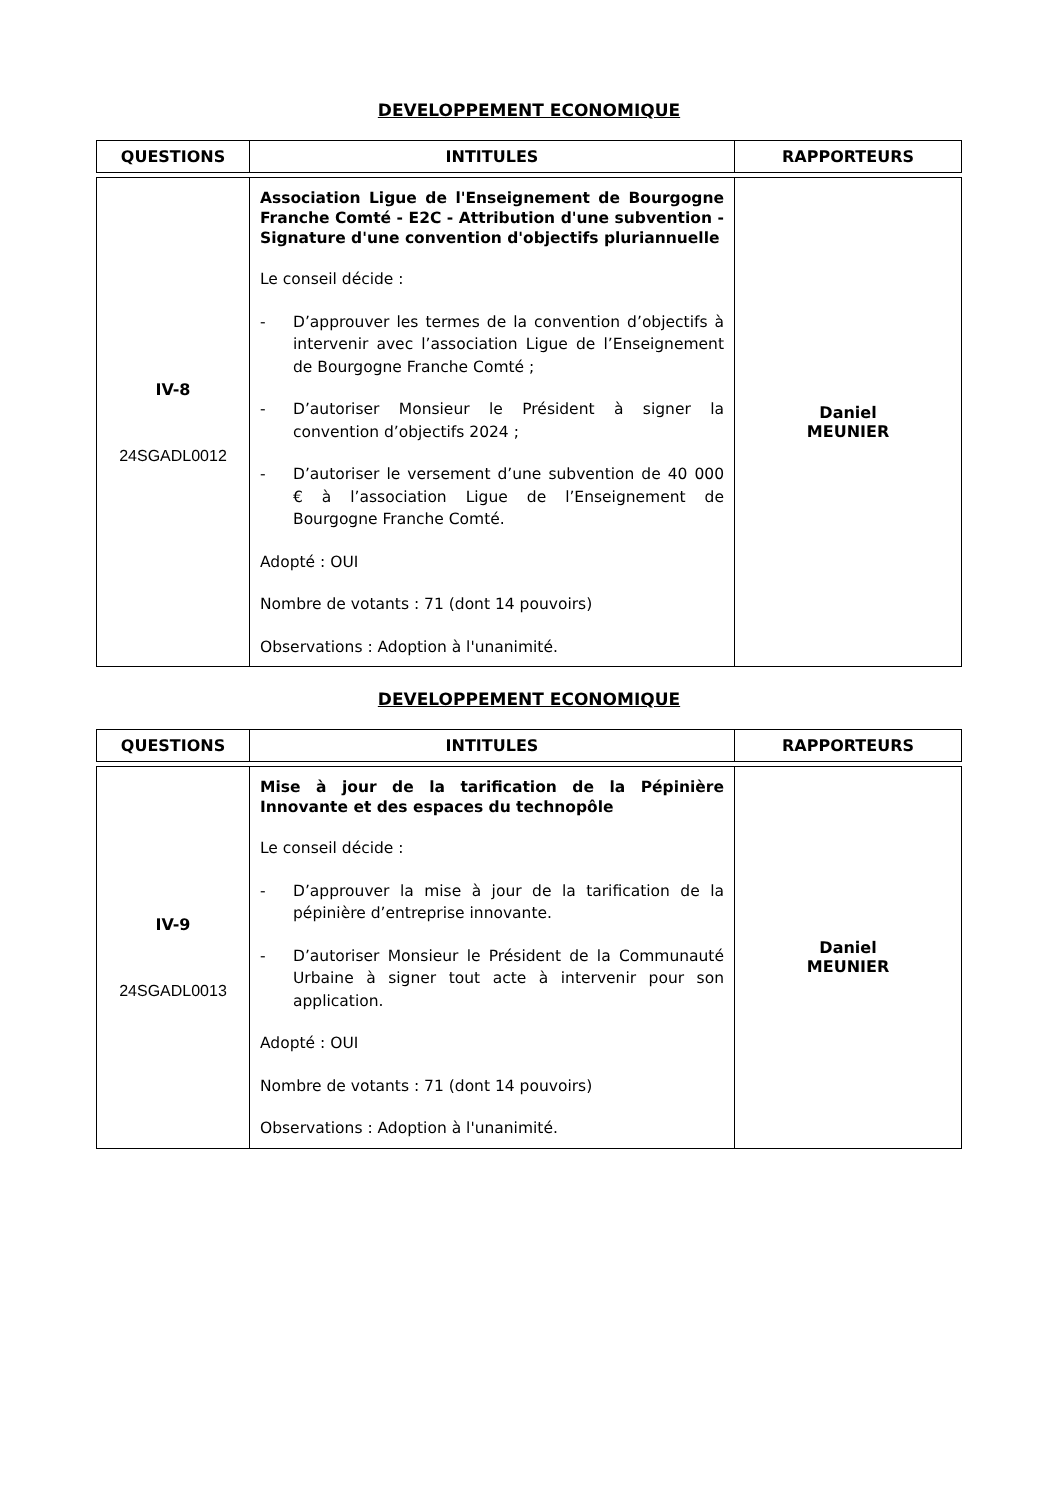DEVELOPPEMENT ECONOMIQUE
| QUESTIONS | INTITULES | RAPPORTEURS |
| --- | --- | --- |
| IV-8 24SGADL0012 | Association Ligue de l'Enseignement de Bourgogne Franche Comté - E2C - Attribution d'une subvention - Signature d'une convention d'objectifs pluriannuelle Le conseil décide : - D’approuver les termes de la convention d’objectifs à intervenir avec l’association Ligue de l’Enseignement de Bourgogne Franche Comté ; - D’autoriser Monsieur le Président à signer la convention d’objectifs 2024 ; - D’autoriser le versement d’une subvention de 40 000 € à l’association Ligue de l’Enseignement de Bourgogne Franche Comté. Adopté : OUI Nombre de votants : 71 (dont 14 pouvoirs) Observations : Adoption à l'unanimité. | Daniel MEUNIER |
DEVELOPPEMENT ECONOMIQUE
| QUESTIONS | INTITULES | RAPPORTEURS |
| --- | --- | --- |
| IV-9 24SGADL0013 | Mise à jour de la tarification de la Pépinière Innovante et des espaces du technopôle Le conseil décide : - D’approuver la mise à jour de la tarification de la pépinière d’entreprise innovante. - D’autoriser Monsieur le Président de la Communauté Urbaine à signer tout acte à intervenir pour son application. Adopté : OUI Nombre de votants : 71 (dont 14 pouvoirs) Observations : Adoption à l'unanimité. | Daniel MEUNIER |